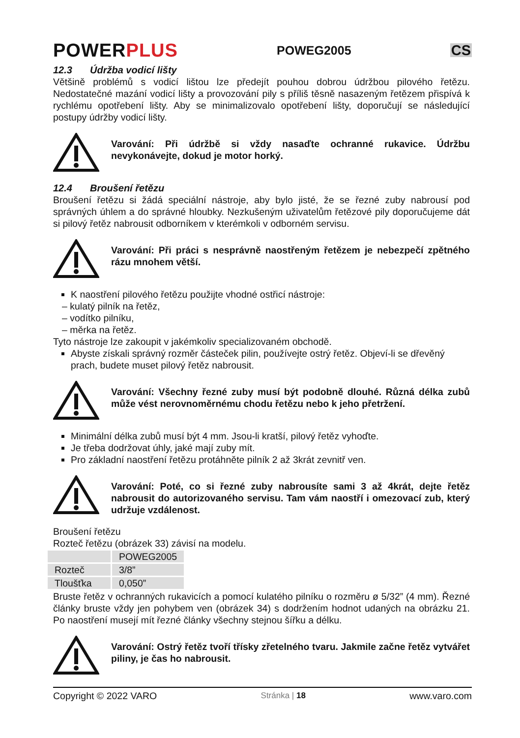POWERPLUS
POWEG2005
CS
12.3 Údržba vodicí lišty
Většině problémů s vodicí lištou lze předejít pouhou dobrou údržbou pilového řetězu. Nedostatečné mazání vodicí lišty a provozování pily s příliš těsně nasazeným řetězem přispívá k rychlému opotřebení lišty. Aby se minimalizovalo opotřebení lišty, doporučují se následující postupy údržby vodicí lišty.
Varování: Při údržbě si vždy nasaďte ochranné rukavice. Údržbu nevykonávejte, dokud je motor horký.
12.4 Broušení řetězu
Broušení řetězu si žádá speciální nástroje, aby bylo jisté, že se řezné zuby nabrousí pod správných úhlem a do správné hloubky. Nezkušeným uživatelům řetězové pily doporučujeme dát si pilový řetěz nabrousit odborníkem v kterémkoli v odborném servisu.
Varování: Při práci s nesprávně naostřeným řetězem je nebezpečí zpětného rázu mnohem větší.
K naostření pilového řetězu použijte vhodné ostřicí nástroje:
– kulatý pilník na řetěz,
– vodítko pilníku,
– měrka na řetěz.
Tyto nástroje lze zakoupit v jakémkoliv specializovaném obchodě.
Abyste získali správný rozměr částeček pilin, používejte ostrý řetěz. Objeví-li se dřevěný prach, budete muset pilový řetěz nabrousit.
Varování: Všechny řezné zuby musí být podobně dlouhé. Různá délka zubů může vést nerovnoměrnému chodu řetězu nebo k jeho přetržení.
Minimální délka zubů musí být 4 mm. Jsou-li kratší, pilový řetěz vyhoďte.
Je třeba dodržovat úhly, jaké mají zuby mít.
Pro základní naostření řetězu protáhněte pilník 2 až 3krát zevnitř ven.
Varování: Poté, co si řezné zuby nabrousíte sami 3 až 4krát, dejte řetěz nabrousit do autorizovaného servisu. Tam vám naostří i omezovací zub, který udržuje vzdálenost.
Broušení řetězu
Rozteč řetězu (obrázek 33) závisí na modelu.
| | POWEG2005 |
| Rozteč | 3/8” |
| Tloušťka | 0,050” |
Bruste řetěz v ochranných rukavicích a pomocí kulatého pilníku o rozměru ø 5/32” (4 mm). Řezné články bruste vždy jen pohybem ven (obrázek 34) s dodržením hodnot udaných na obrázku 21. Po naostření musejí mít řezné články všechny stejnou šířku a délku.
Varování: Ostrý řetěz tvoří třísky zřetelného tvaru. Jakmile začne řetěz vytvářet piliny, je čas ho nabrousit.
Copyright © 2022 VARO Stránka | 18 www.varo.com